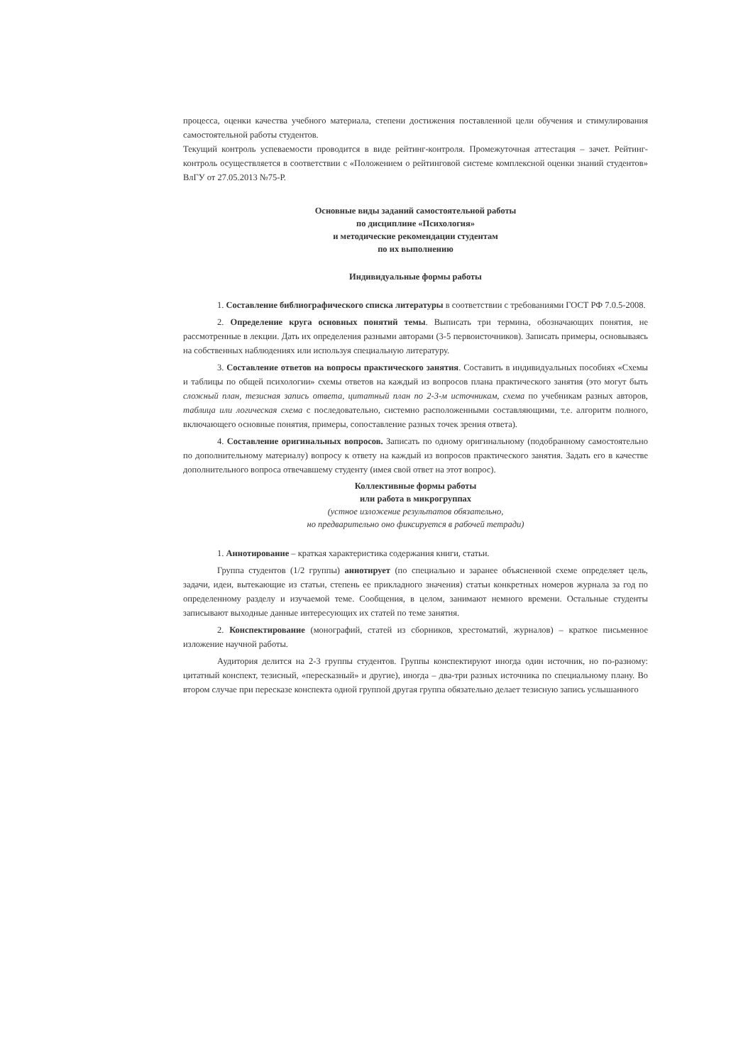процесса, оценки качества учебного материала, степени достижения поставленной цели обучения и стимулирования самостоятельной работы студентов.
Текущий контроль успеваемости проводится в виде рейтинг-контроля. Промежуточная аттестация – зачет. Рейтинг-контроль осуществляется в соответствии с «Положением о рейтинговой системе комплексной оценки знаний студентов» ВлГУ от 27.05.2013 №75-Р.
Основные виды заданий самостоятельной работы
по дисциплине «Психология»
и методические рекомендации студентам
по их выполнению
Индивидуальные формы работы
1. Составление библиографического списка литературы в соответствии с требованиями ГОСТ РФ 7.0.5-2008.
2. Определение круга основных понятий темы. Выписать три термина, обозначающих понятия, не рассмотренные в лекции. Дать их определения разными авторами (3-5 первоисточников). Записать примеры, основываясь на собственных наблюдениях или используя специальную литературу.
3. Составление ответов на вопросы практического занятия. Составить в индивидуальных пособиях «Схемы и таблицы по общей психологии» схемы ответов на каждый из вопросов плана практического занятия (это могут быть сложный план, тезисная запись ответа, цитатный план по 2-3-м источникам, схема по учебникам разных авторов, таблица или логическая схема с последовательно, системно расположенными составляющими, т.е. алгоритм полного, включающего основные понятия, примеры, сопоставление разных точек зрения ответа).
4. Составление оригинальных вопросов. Записать по одному оригинальному (подобранному самостоятельно по дополнительному материалу) вопросу к ответу на каждый из вопросов практического занятия. Задать его в качестве дополнительного вопроса отвечавшему студенту (имея свой ответ на этот вопрос).
Коллективные формы работы
или работа в микрогруппах
(устное изложение результатов обязательно,
но предварительно оно фиксируется в рабочей тетради)
1. Аннотирование – краткая характеристика содержания книги, статьи.
Группа студентов (1/2 группы) аннотирует (по специально и заранее объясненной схеме определяет цель, задачи, идеи, вытекающие из статьи, степень ее прикладного значения) статьи конкретных номеров журнала за год по определенному разделу и изучаемой теме. Сообщения, в целом, занимают немного времени. Остальные студенты записывают выходные данные интересующих их статей по теме занятия.
2. Конспектирование (монографий, статей из сборников, хрестоматий, журналов) – краткое письменное изложение научной работы.
Аудитория делится на 2-3 группы студентов. Группы конспектируют иногда один источник, но по-разному: цитатный конспект, тезисный, «пересказный» и другие), иногда – два-три разных источника по специальному плану. Во втором случае при пересказе конспекта одной группой другая группа обязательно делает тезисную запись услышанного